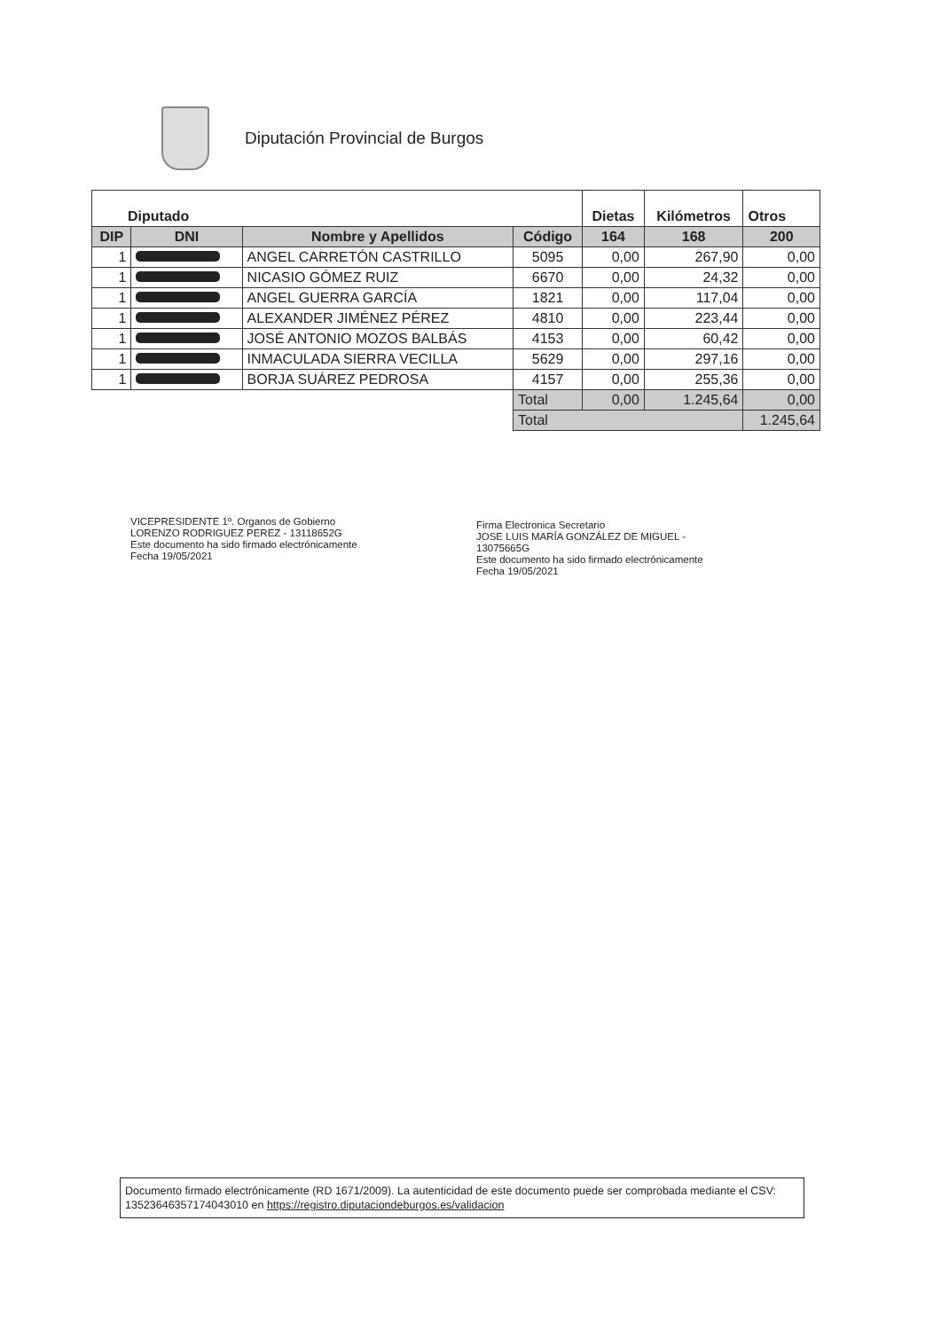Diputación Provincial de Burgos
| Diputado | | | | Dietas | Kilómetros | Otros |
| --- | --- | --- | --- | --- | --- | --- |
| DIP | DNI | Nombre y Apellidos | Código | 164 | 168 | 200 |
| 1 | | ANGEL CARRETÓN CASTRILLO | 5095 | 0,00 | 267,90 | 0,00 |
| 1 | | NICASIO GÓMEZ RUIZ | 6670 | 0,00 | 24,32 | 0,00 |
| 1 | | ANGEL GUERRA GARCÍA | 1821 | 0,00 | 117,04 | 0,00 |
| 1 | | ALEXANDER JIMÉNEZ PÉREZ | 4810 | 0,00 | 223,44 | 0,00 |
| 1 | | JOSÉ ANTONIO MOZOS BALBÁS | 4153 | 0,00 | 60,42 | 0,00 |
| 1 | | INMACULADA SIERRA VECILLA | 5629 | 0,00 | 297,16 | 0,00 |
| 1 | | BORJA SUÁREZ PEDROSA | 4157 | 0,00 | 255,36 | 0,00 |
| | | | Total | 0,00 | 1.245,64 | 0,00 |
| | | | Total | | | 1.245,64 |
VICEPRESIDENTE 1º. Organos de Gobierno
LORENZO RODRIGUEZ PEREZ - 13118652G
Este documento ha sido firmado electrónicamente
Fecha 19/05/2021
Firma Electronica Secretario
JOSE LUIS MARÍA GONZÁLEZ DE MIGUEL -
13075665G
Este documento ha sido firmado electrónicamente
Fecha 19/05/2021
Documento firmado electrónicamente (RD 1671/2009). La autenticidad de este documento puede ser comprobada mediante el CSV: 13523646357174043010 en https://registro.diputaciondeburgos.es/validacion